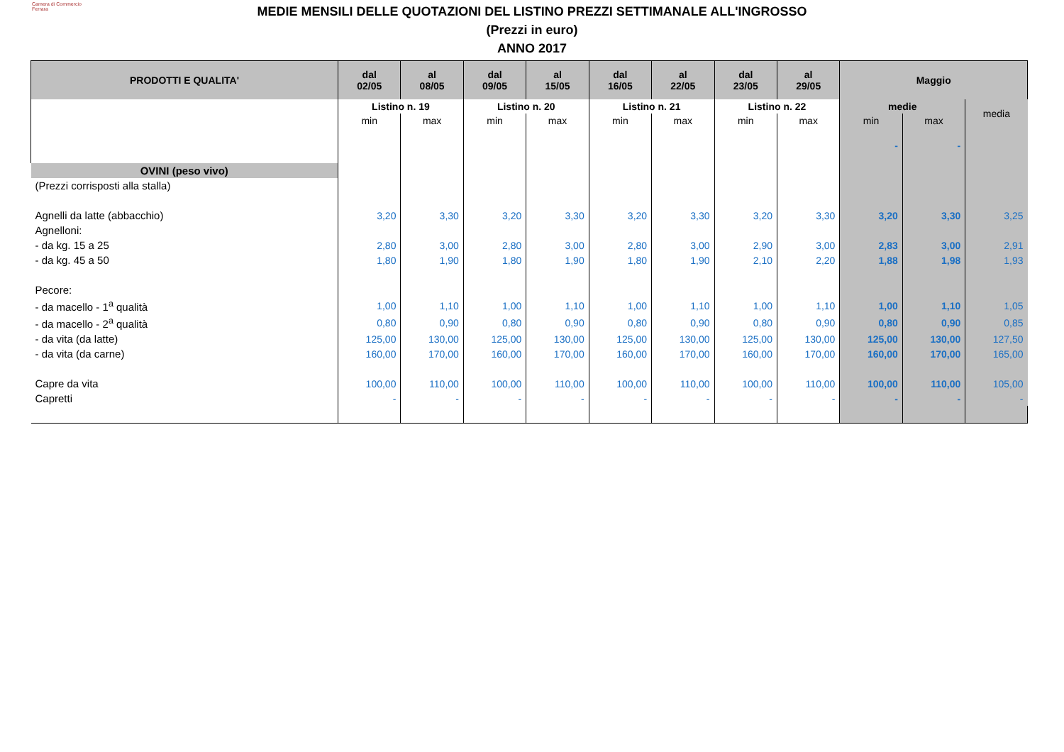Camera di Commercio
Ferrara
MEDIE MENSILI DELLE QUOTAZIONI DEL LISTINO PREZZI SETTIMANALE ALL'INGROSSO
(Prezzi in euro)
ANNO 2017
| PRODOTTI E QUALITA' | dal 02/05 | al 08/05 | dal 09/05 | al 15/05 | dal 16/05 | al 22/05 | dal 23/05 | al 29/05 | Maggio | | |
| --- | --- | --- | --- | --- | --- | --- | --- | --- | --- | --- | --- |
| | Listino n. 19 | | Listino n. 20 | | Listino n. 21 | | Listino n. 22 | | medie | | media |
| | min | max | min | max | min | max | min | max | min | max | |
| | | | | | | | | | - | - | |
| OVINI (peso vivo) | | | | | | | | | | | |
| (Prezzi corrisposti alla stalla) | | | | | | | | | | | |
| Agnelli da latte (abbacchio) | 3,20 | 3,30 | 3,20 | 3,30 | 3,20 | 3,30 | 3,20 | 3,30 | 3,20 | 3,30 | 3,25 |
| Agnelloni: | | | | | | | | | | | |
| - da kg. 15 a 25 | 2,80 | 3,00 | 2,80 | 3,00 | 2,80 | 3,00 | 2,90 | 3,00 | 2,83 | 3,00 | 2,91 |
| - da kg. 45 a 50 | 1,80 | 1,90 | 1,80 | 1,90 | 1,80 | 1,90 | 2,10 | 2,20 | 1,88 | 1,98 | 1,93 |
| Pecore: | | | | | | | | | | | |
| - da macello - 1<sup>a</sup> qualità | 1,00 | 1,10 | 1,00 | 1,10 | 1,00 | 1,10 | 1,00 | 1,10 | 1,00 | 1,10 | 1,05 |
| - da macello - 2<sup>a</sup> qualità | 0,80 | 0,90 | 0,80 | 0,90 | 0,80 | 0,90 | 0,80 | 0,90 | 0,80 | 0,90 | 0,85 |
| - da vita (da latte) | 125,00 | 130,00 | 125,00 | 130,00 | 125,00 | 130,00 | 125,00 | 130,00 | 125,00 | 130,00 | 127,50 |
| - da vita (da carne) | 160,00 | 170,00 | 160,00 | 170,00 | 160,00 | 170,00 | 160,00 | 170,00 | 160,00 | 170,00 | 165,00 |
| Capre da vita | 100,00 | 110,00 | 100,00 | 110,00 | 100,00 | 110,00 | 100,00 | 110,00 | 100,00 | 110,00 | 105,00 |
| Capretti | - | - | - | - | - | - | - | - | - | - | - |